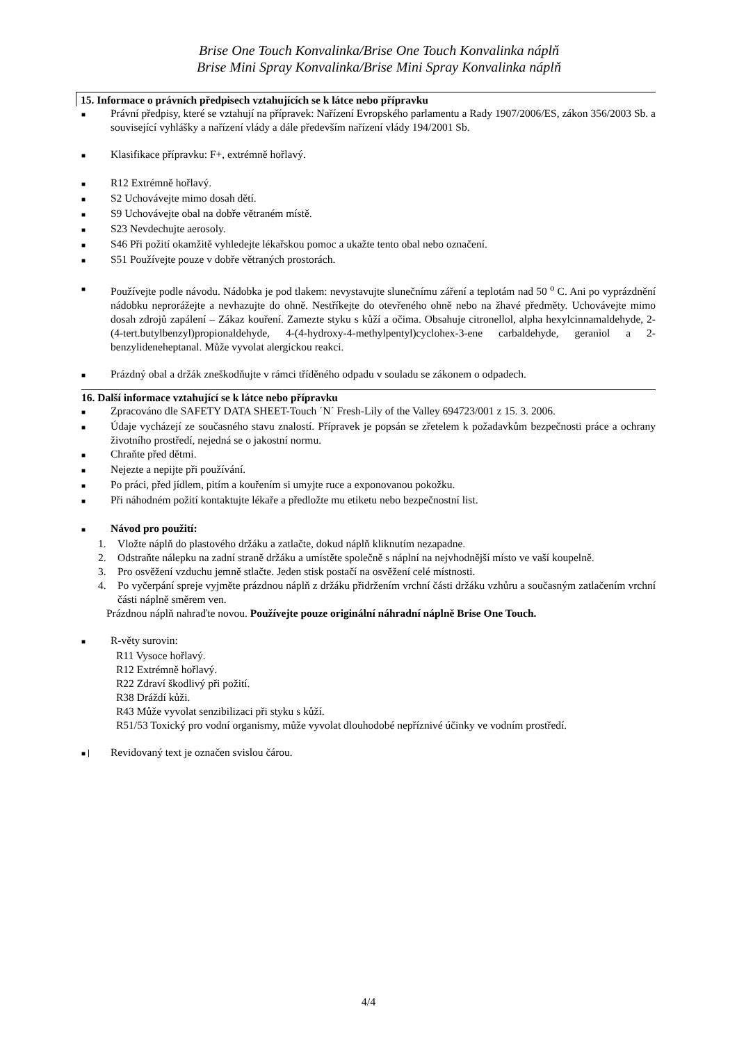Brise One Touch Konvalinka/Brise One Touch Konvalinka náplň
Brise Mini Spray Konvalinka/Brise Mini Spray Konvalinka náplň
15. Informace o právních předpisech vztahujících se k látce nebo přípravku
■
Právní předpisy, které se vztahují na přípravek: Nařízení Evropského parlamentu a Rady 1907/2006/ES, zákon 356/2003 Sb. a související vyhlášky a nařízení vlády a dále především nařízení vlády 194/2001 Sb.
■
Klasifikace přípravku: F+, extrémně hořlavý.
■
R12 Extrémně hořlavý.
■
S2 Uchovávejte mimo dosah dětí.
■
S9 Uchovávejte obal na dobře větraném místě.
■
S23 Nevdechujte aerosoly.
■
S46 Při požití okamžitě vyhledejte lékařskou pomoc a ukažte tento obal nebo označení.
■
S51 Používejte pouze v dobře větraných prostorách.
■
Používejte podle návodu. Nádobka je pod tlakem: nevystavujte slunečnímu záření a teplotám nad 50 <sup>o</sup> C. Ani po vyprázdnění nádobku neprorážejte a nevhazujte do ohně. Nestříkejte do otevřeného ohně nebo na žhavé předměty. Uchovávejte mimo dosah zdrojů zapálení – Zákaz kouření. Zamezte styku s kůží a očima. Obsahuje citronellol, alpha hexylcinnamaldehyde, 2-(4-tert.butylbenzyl)propionaldehyde, 4-(4-hydroxy-4-methylpentyl)cyclohex-3-ene carbaldehyde, geraniol a 2-benzylideneheptanal. Může vyvolat alergickou reakci.
■
Prázdný obal a držák zneškodňujte v rámci tříděného odpadu v souladu se zákonem o odpadech.
16. Další informace vztahující se k látce nebo přípravku
■
Zpracováno dle SAFETY DATA SHEET-Touch ´N´ Fresh-Lily of the Valley 694723/001 z 15. 3. 2006.
■
Údaje vycházejí ze současného stavu znalostí. Přípravek je popsán se zřetelem k požadavkům bezpečnosti práce a ochrany životního prostředí, nejedná se o jakostní normu.
■
Chraňte před dětmi.
■
Nejezte a nepijte při používání.
■
Po práci, před jídlem, pitím a kouřením si umyjte ruce a exponovanou pokožku.
■
Při náhodném požití kontaktujte lékaře a předložte mu etiketu nebo bezpečnostní list.
■
Návod pro použití:
1. Vložte náplň do plastového držáku a zatlačte, dokud náplň kliknutím nezapadne.
2. Odstraňte nálepku na zadní straně držáku a umístěte společně s náplní na nejvhodnější místo ve vaší koupelně.
3. Pro osvěžení vzduchu jemně stlačte. Jeden stisk postačí na osvěžení celé místnosti.
4. Po vyčerpání spreje vyjměte prázdnou náplň z držáku přidržením vrchní části držáku vzhůru a současným zatlačením vrchní části náplně směrem ven.
Prázdnou náplň nahraďte novou. Používejte pouze originální náhradní náplně Brise One Touch.
■
R-věty surovin:
R11 Vysoce hořlavý.
R12 Extrémně hořlavý.
R22 Zdraví škodlivý při požití.
R38 Dráždí kůži.
R43 Může vyvolat senzibilizaci při styku s kůží.
R51/53 Toxický pro vodní organismy, může vyvolat dlouhodobé nepříznivé účinky ve vodním prostředí.
■
Revidovaný text je označen svislou čárou.
4/4